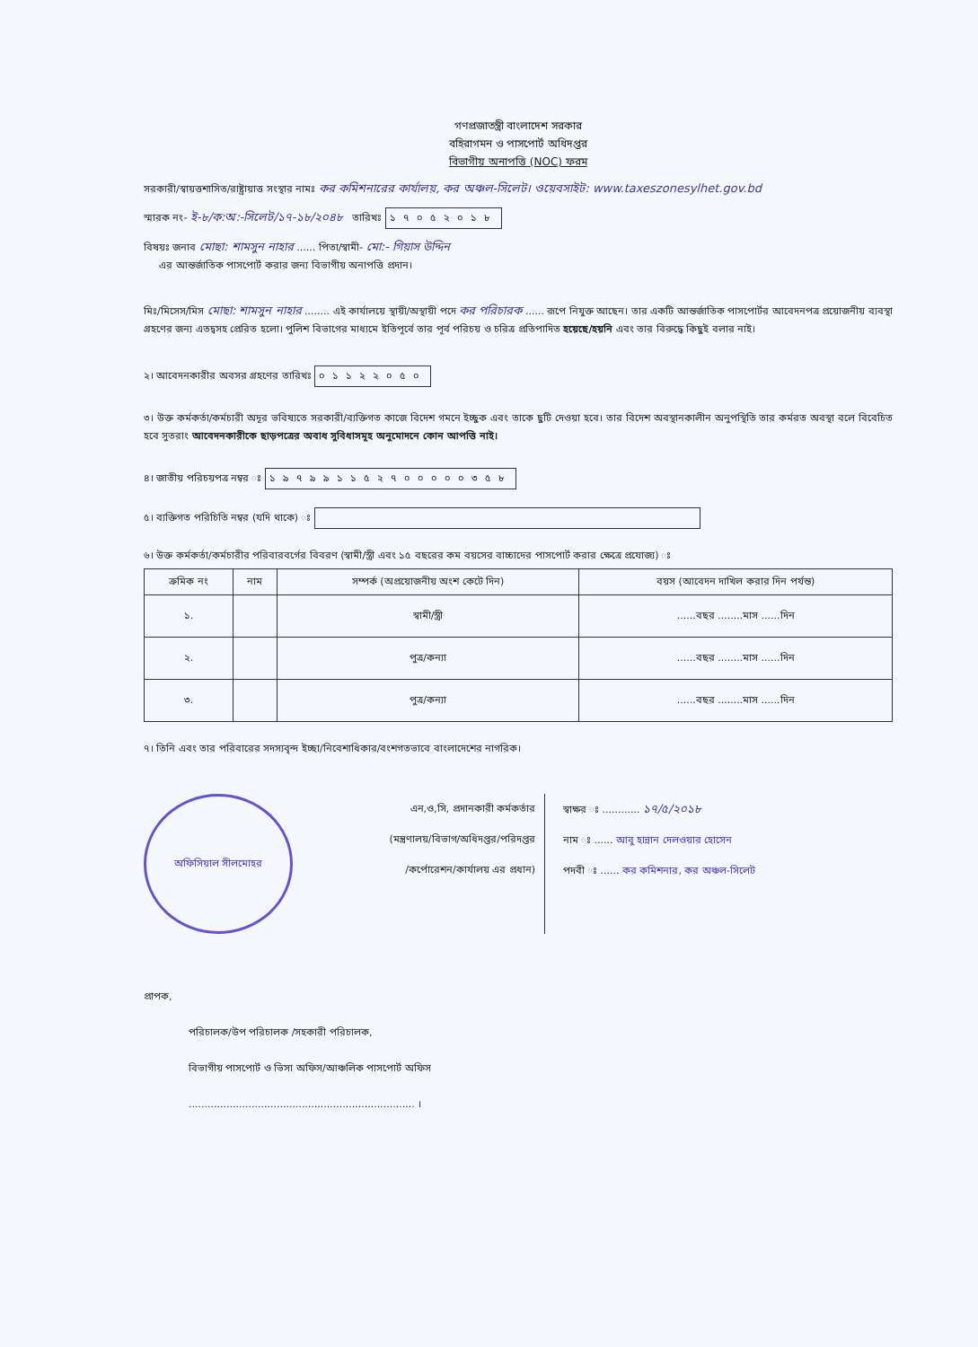গণপ্রজাতন্ত্রী বাংলাদেশ সরকার
বহিরাগমন ও পাসপোর্ট অধিদপ্তর
বিভাগীয় অনাপত্তি (NOC) ফরম
সরকারী/স্বায়ত্তশাসিত/রাষ্ট্রায়াত্ত সংস্থার নামঃ কর কমিশনারের কার্যালয়, কর অঞ্চল-সিলেট। ওয়েবসাইট: www.taxeszonesylhet.gov.bd
স্মারক নং- ই-৮/ক:অ:-সিলেট/১৭-১৮/২০৪৮ তারিখঃ ১৭০৫২০১৮
বিষয়ঃ জনাব মোছা: শামসুন নাহার ...... পিতা/স্বামী- মো:- গিয়াস উদ্দিন
এর আন্তর্জাতিক পাসপোর্ট করার জন্য বিভাগীয় অনাপত্তি প্রদান।
মিঃ/মিসেস/মিস মোছা: শামসুন নাহার ........ এই কার্যালয়ে স্থায়ী/অস্থায়ী পদে কর পরিচারক ...... রূপে নিযুক্ত আছেন। তার একটি আন্তর্জাতিক পাসপোর্টর আবেদনপত্র প্রয়োজনীয় ব্যবস্থা গ্রহণের জন্য এতদ্বসহ প্রেরিত হলো। পুলিশ বিভাগের মাধ্যমে ইতিপূর্বে তার পূর্ব পরিচয় ও চরিত্র প্রতিপাদিত হয়েছে/হয়নি এবং তার বিরুদ্ধে কিছুই বলার নাই।
২। আবেদনকারীর অবসর গ্রহণের তারিখঃ ০১১২২০৫০
৩। উক্ত কর্মকর্তা/কর্মচারী অদূর ভবিষ্যতে সরকারী/ব্যক্তিগত কাজে বিদেশ গমনে ইচ্ছুক এবং তাকে ছুটি দেওয়া হবে। তার বিদেশ অবস্থানকালীন অনুপস্থিতি তার কর্মরত অবস্থা বলে বিবেচিত হবে সুতরাং আবেদনকারীকে ছাড়পত্রের অবাধ সুবিধাসমূহ অনুমোদনে কোন আপত্তি নাই।
৪। জাতীয় পরিচয়পত্র নম্বর ঃ ১৯৭৯৯১১৫২৭০০০০০৩৫৮
৫। ব্যক্তিগত পরিচিতি নম্বর (যদি থাকে) ঃ
৬। উক্ত কর্মকর্তা/কর্মচারীর পরিবারবর্গের বিবরণ (স্বামী/স্ত্রী এবং ১৫ বছরের কম বয়সের বাচ্চাদের পাসপোর্ট করার ক্ষেত্রে প্রযোজ্য) ঃ
| ক্রমিক নং | নাম | সম্পর্ক (অপ্রয়োজনীয় অংশ কেটে দিন) | বয়স (আবেদন দাখিল করার দিন পর্যন্ত) |
| --- | --- | --- | --- |
| ১. | | স্বামী/স্ত্রী | ......বছর ........মাস ......দিন |
| ২. | | পুত্র/কন্যা | ......বছর ........মাস ......দিন |
| ৩. | | পুত্র/কন্যা | ......বছর ........মাস ......দিন |
৭। তিনি এবং তার পরিবারের সদস্যবৃন্দ ইচ্ছা/নিবেশাধিকার/বংশগতভাবে বাংলাদেশের নাগরিক।
অফিসিয়াল সীলমোহর
এন,ও,সি, প্রদানকারী কর্মকর্তার
(মন্ত্রণালয়/বিভাগ/অধিদপ্তর/পরিদপ্তর
/কর্পোরেশন/কার্যালয় এর প্রধান)
স্বাক্ষর ঃ ............ ১৭/৫/২০১৮
নাম ঃ ...... আবু হান্নান দেলওয়ার হোসেন
পদবী ঃ ...... কর কমিশনার, কর অঞ্চল-সিলেট
প্রাপক,
পরিচালক/উপ পরিচালক /সহকারী পরিচালক,
বিভাগীয় পাসপোর্ট ও ভিসা অফিস/আঞ্চলিক পাসপোর্ট অফিস
........................................................................ ।